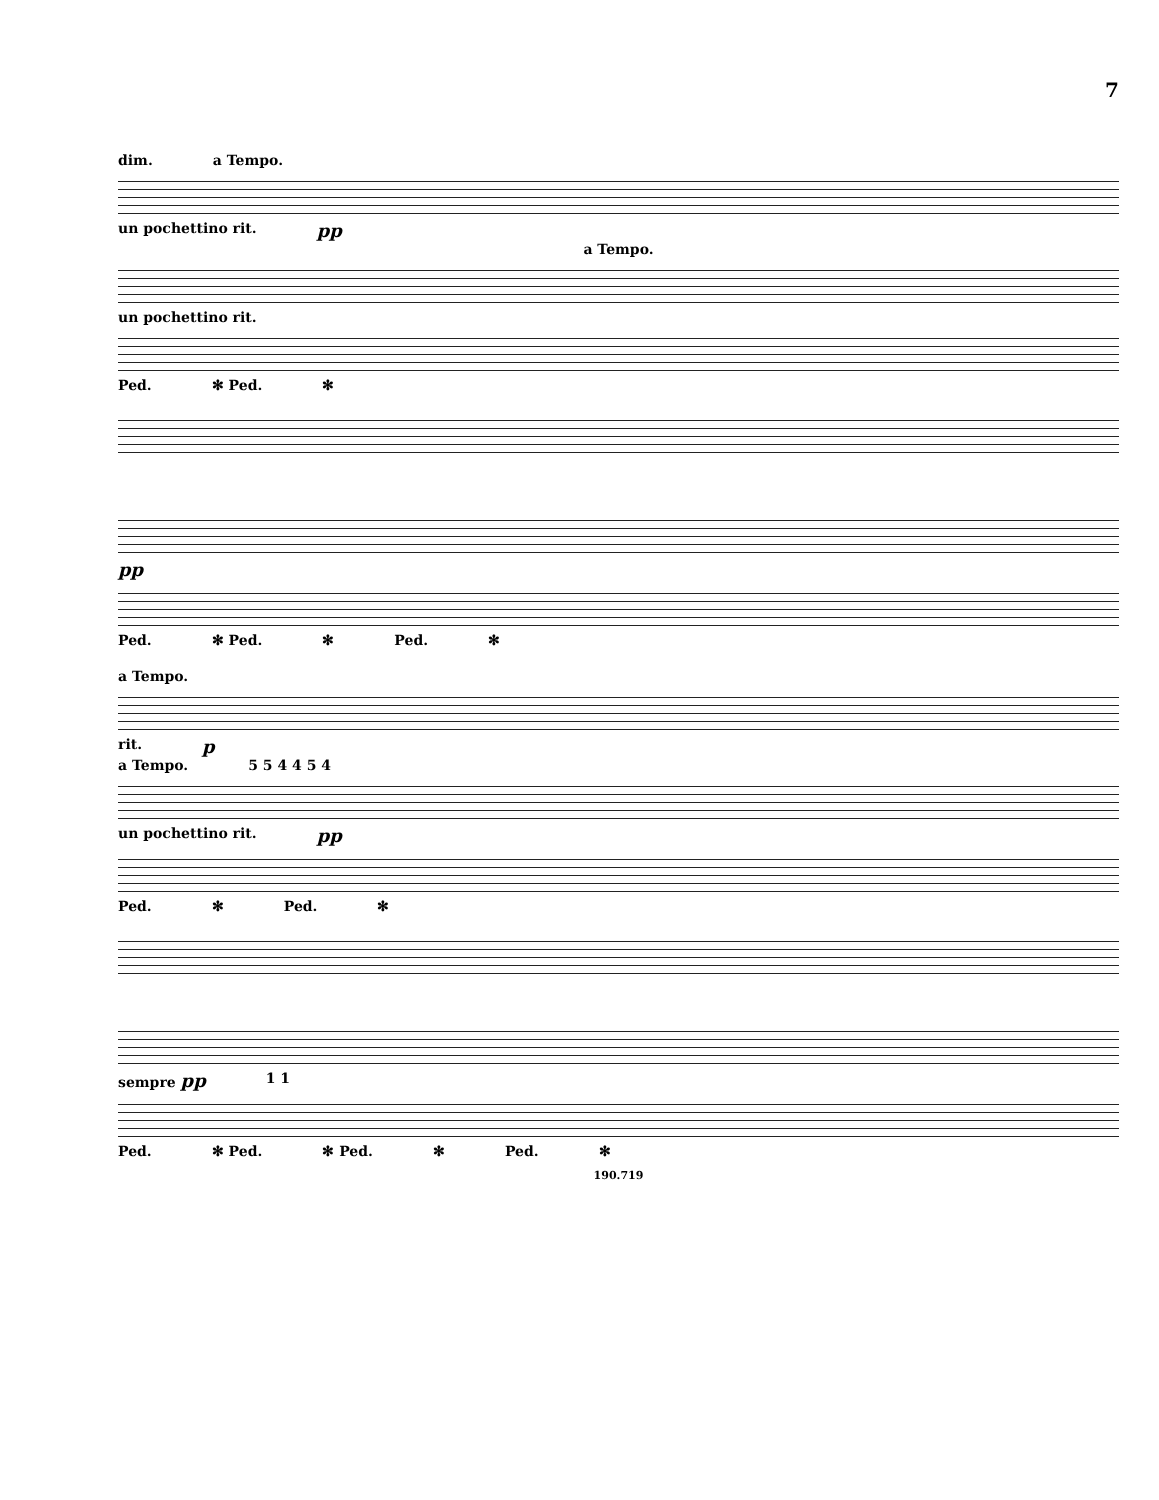7
dim. a Tempo.
un pochettino rit. pp
a Tempo.
un pochettino rit.
Ped. ✻ Ped. ✻
pp
Ped. ✻ Ped. ✻ Ped. ✻
a Tempo.
rit. p
a Tempo. 5 5 4 4 5 4
un pochettino rit. pp
Ped. ✻ Ped. ✻
sempre pp 1 1
Ped. ✻ Ped. ✻ Ped. ✻ Ped. ✻
190.719